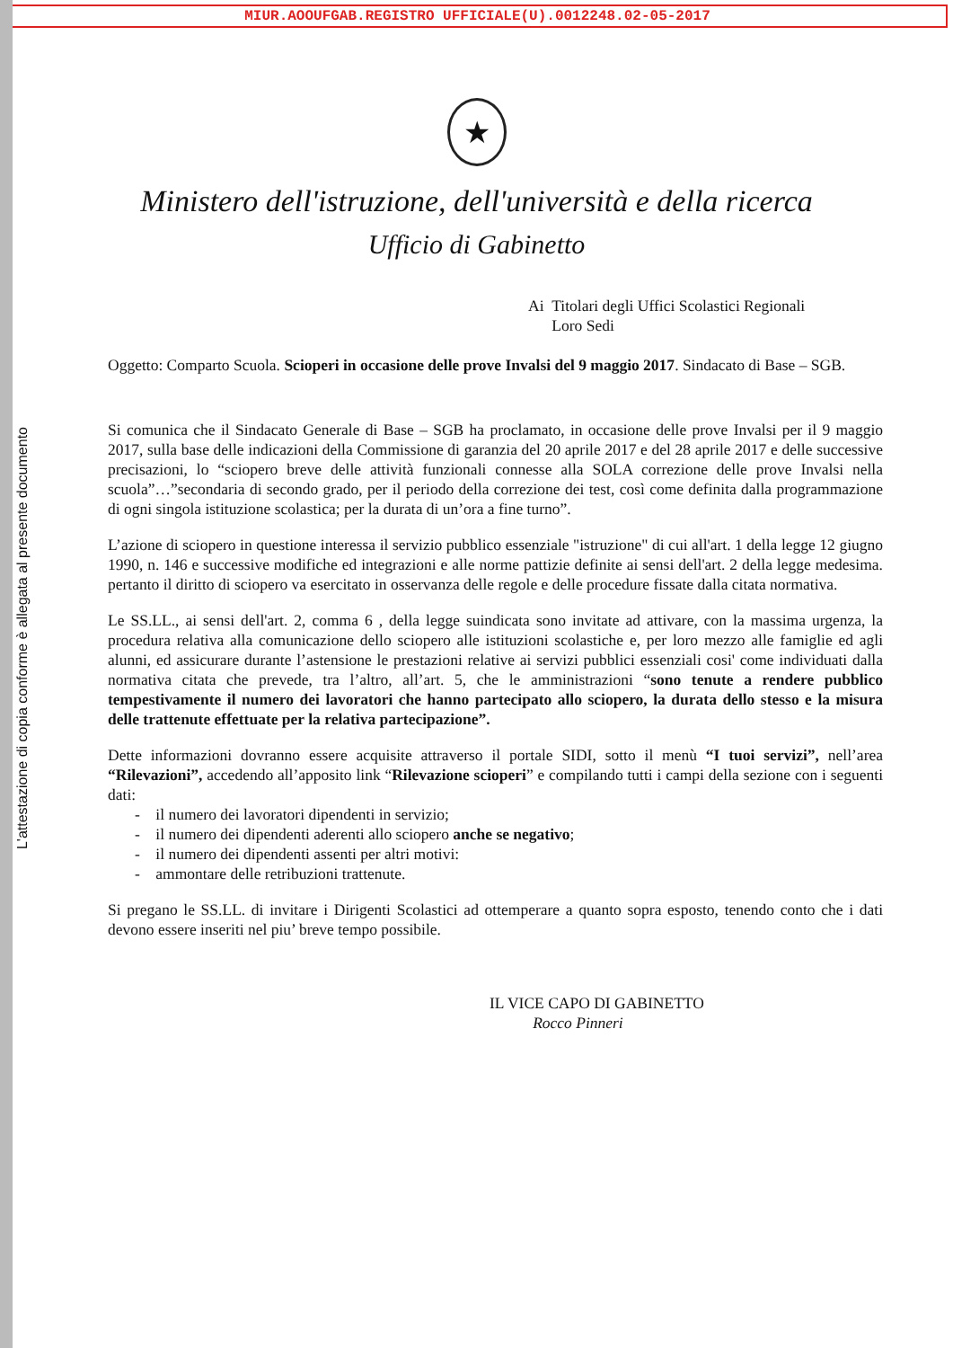MIUR.AOOUFGAB.REGISTRO UFFICIALE(U).0012248.02-05-2017
L'attestazione di copia conforme è allegata al presente documento
★
Ministero dell'istruzione, dell'università e della ricerca
Ufficio di Gabinetto
Ai Titolari degli Uffici Scolastici Regionali
Loro Sedi
Oggetto: Comparto Scuola. Scioperi in occasione delle prove Invalsi del 9 maggio 2017. Sindacato di Base – SGB.
Si comunica che il Sindacato Generale di Base – SGB ha proclamato, in occasione delle prove Invalsi per il 9 maggio 2017, sulla base delle indicazioni della Commissione di garanzia del 20 aprile 2017 e del 28 aprile 2017 e delle successive precisazioni, lo “sciopero breve delle attività funzionali connesse alla SOLA correzione delle prove Invalsi nella scuola”…”secondaria di secondo grado, per il periodo della correzione dei test, così come definita dalla programmazione di ogni singola istituzione scolastica; per la durata di un’ora a fine turno”.
L’azione di sciopero in questione interessa il servizio pubblico essenziale "istruzione" di cui all'art. 1 della legge 12 giugno 1990, n. 146 e successive modifiche ed integrazioni e alle norme pattizie definite ai sensi dell'art. 2 della legge medesima. pertanto il diritto di sciopero va esercitato in osservanza delle regole e delle procedure fissate dalla citata normativa.
Le SS.LL., ai sensi dell'art. 2, comma 6 , della legge suindicata sono invitate ad attivare, con la massima urgenza, la procedura relativa alla comunicazione dello sciopero alle istituzioni scolastiche e, per loro mezzo alle famiglie ed agli alunni, ed assicurare durante l’astensione le prestazioni relative ai servizi pubblici essenziali cosi' come individuati dalla normativa citata che prevede, tra l’altro, all’art. 5, che le amministrazioni “sono tenute a rendere pubblico tempestivamente il numero dei lavoratori che hanno partecipato allo sciopero, la durata dello stesso e la misura delle trattenute effettuate per la relativa partecipazione”.
Dette informazioni dovranno essere acquisite attraverso il portale SIDI, sotto il menù “I tuoi servizi”, nell’area “Rilevazioni”, accedendo all’apposito link “Rilevazione scioperi” e compilando tutti i campi della sezione con i seguenti dati:
- il numero dei lavoratori dipendenti in servizio;
- il numero dei dipendenti aderenti allo sciopero anche se negativo;
- il numero dei dipendenti assenti per altri motivi:
- ammontare delle retribuzioni trattenute.
Si pregano le SS.LL. di invitare i Dirigenti Scolastici ad ottemperare a quanto sopra esposto, tenendo conto che i dati devono essere inseriti nel piu’ breve tempo possibile.
IL VICE CAPO DI GABINETTO
Rocco Pinneri